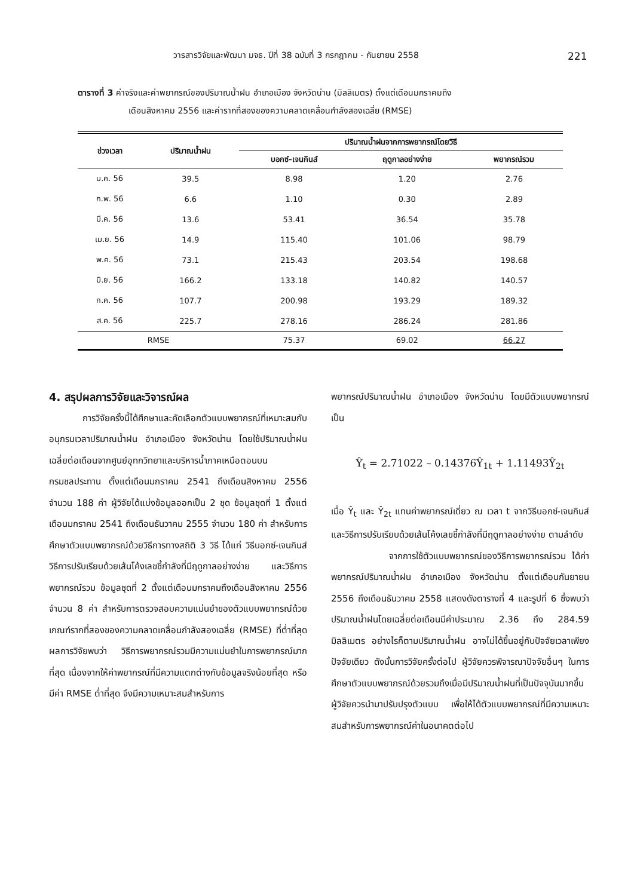วารสารวิจัยและพัฒนา มจธ. ปีที่ 38 ฉบับที่ 3 กรกฎาคม - กันยายน 2558 221
ตารางที่ 3 ค่าจริงและค่าพยากรณ์ของปริมาณน้ำฝน อำเภอเมือง จังหวัดน่าน (มิลลิเมตร) ตั้งแต่เดือนมกราคมถึง
เดือนสิงหาคม 2556 และค่ารากที่สองของความคลาดเคลื่อนกำลังสองเฉลี่ย (RMSE)
| ช่วงเวลา | ปริมาณน้ำฝน | ปริมาณน้ำฝนจากการพยากรณ์โดยวิธี | | |
| --- | --- | --- | --- | --- |
| | | บอกซ์-เจนกินส์ | ฤดูกาลอย่างง่าย | พยากรณ์รวม |
| ม.ค. 56 | 39.5 | 8.98 | 1.20 | 2.76 |
| ก.พ. 56 | 6.6 | 1.10 | 0.30 | 2.89 |
| มี.ค. 56 | 13.6 | 53.41 | 36.54 | 35.78 |
| เม.ย. 56 | 14.9 | 115.40 | 101.06 | 98.79 |
| พ.ค. 56 | 73.1 | 215.43 | 203.54 | 198.68 |
| มิ.ย. 56 | 166.2 | 133.18 | 140.82 | 140.57 |
| ก.ค. 56 | 107.7 | 200.98 | 193.29 | 189.32 |
| ส.ค. 56 | 225.7 | 278.16 | 286.24 | 281.86 |
| RMSE | | 75.37 | 69.02 | 66.27 |
4. สรุปผลการวิจัยและวิจารณ์ผล
การวิจัยครั้งนี้ได้ศึกษาและคัดเลือกตัวแบบพยากรณ์ที่เหมาะสมกับอนุกรมเวลาปริมาณน้ำฝน อำเภอเมือง จังหวัดน่าน โดยใช้ปริมาณน้ำฝนเฉลี่ยต่อเดือนจากศูนย์อุทกวิทยาและบริหารน้ำภาคเหนือตอนบน กรมชลประทาน ตั้งแต่เดือนมกราคม 2541 ถึงเดือนสิงหาคม 2556 จำนวน 188 ค่า ผู้วิจัยได้แบ่งข้อมูลออกเป็น 2 ชุด ข้อมูลชุดที่ 1 ตั้งแต่เดือนมกราคม 2541 ถึงเดือนธันวาคม 2555 จำนวน 180 ค่า สำหรับการศึกษาตัวแบบพยากรณ์ด้วยวิธีการทางสถิติ 3 วิธี ได้แก่ วิธีบอกซ์-เจนกินส์ วิธีการปรับเรียบด้วยเส้นโค้งเลขชี้กำลังที่มีฤดูกาลอย่างง่าย และวิธีการพยากรณ์รวม ข้อมูลชุดที่ 2 ตั้งแต่เดือนมกราคมถึงเดือนสิงหาคม 2556 จำนวน 8 ค่า สำหรับการตรวจสอบความแม่นยำของตัวแบบพยากรณ์ด้วยเกณฑ์รากที่สองของความคลาดเคลื่อนกำลังสองเฉลี่ย (RMSE) ที่ต่ำที่สุด ผลการวิจัยพบว่า วิธีการพยากรณ์รวมมีความแม่นยำในการพยากรณ์มากที่สุด เนื่องจากให้ค่าพยากรณ์ที่มีความแตกต่างกับข้อมูลจริงน้อยที่สุด หรือมีค่า RMSE ต่ำที่สุด จึงมีความเหมาะสมสำหรับการ
พยากรณ์ปริมาณน้ำฝน อำเภอเมือง จังหวัดน่าน โดยมีตัวแบบพยากรณ์เป็น
Ŷ<sub>t</sub> = 2.71022 – 0.14376Ŷ<sub>1t</sub> + 1.11493Ŷ<sub>2t</sub>
เมื่อ Ŷ<sub>t</sub> และ Ŷ<sub>2t</sub> แทนค่าพยากรณ์เดี่ยว ณ เวลา t จากวิธีบอกซ์-เจนกินส์ และวิธีการปรับเรียบด้วยเส้นโค้งเลขชี้กำลังที่มีฤดูกาลอย่างง่าย ตามลำดับ
จากการใช้ตัวแบบพยากรณ์ของวิธีการพยากรณ์รวม ได้ค่าพยากรณ์ปริมาณน้ำฝน อำเภอเมือง จังหวัดน่าน ตั้งแต่เดือนกันยายน 2556 ถึงเดือนธันวาคม 2558 แสดงดังตารางที่ 4 และรูปที่ 6 ซึ่งพบว่า ปริมาณน้ำฝนโดยเฉลี่ยต่อเดือนมีค่าประมาณ 2.36 ถึง 284.59 มิลลิเมตร อย่างไรก็ตามปริมาณน้ำฝน อาจไม่ได้ขึ้นอยู่กับปัจจัยเวลาเพียงปัจจัยเดียว ดังนั้นการวิจัยครั้งต่อไป ผู้วิจัยควรพิจารณาปัจจัยอื่นๆ ในการศึกษาตัวแบบพยากรณ์ด้วยรวมถึงเมื่อมีปริมาณน้ำฝนที่เป็นปัจจุบันมากขึ้น ผู้วิจัยควรนำมาปรับปรุงตัวแบบ เพื่อให้ได้ตัวแบบพยากรณ์ที่มีความเหมาะสมสำหรับการพยากรณ์ค่าในอนาคตต่อไป